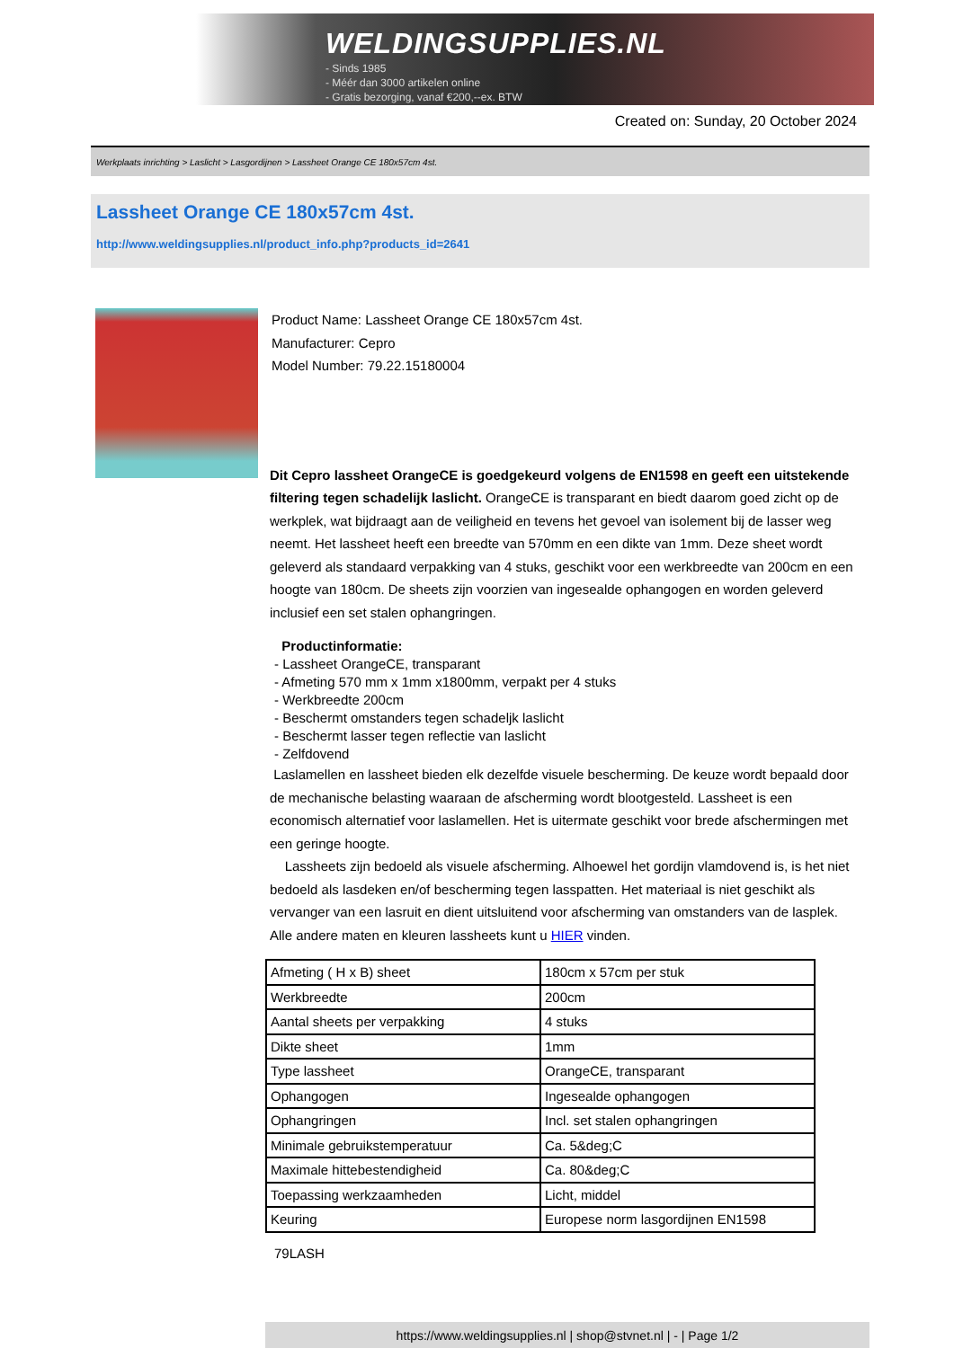WELDINGSUPPLIES.NL
- Sinds 1985
- Méér dan 3000 artikelen online
- Gratis bezorging, vanaf €200,--ex. BTW
Created on: Sunday, 20 October 2024
Werkplaats inrichting > Laslicht > Lasgordijnen > Lassheet Orange CE 180x57cm 4st.
Lassheet Orange CE 180x57cm 4st.
http://www.weldingsupplies.nl/product_info.php?products_id=2641
Product Name: Lassheet Orange CE 180x57cm 4st.
Manufacturer: Cepro
Model Number: 79.22.15180004
Dit Cepro lassheet OrangeCE is goedgekeurd volgens de EN1598 en geeft een uitstekende filtering tegen schadelijk laslicht. OrangeCE is transparant en biedt daarom goed zicht op de werkplek, wat bijdraagt aan de veiligheid en tevens het gevoel van isolement bij de lasser weg neemt. Het lassheet heeft een breedte van 570mm en een dikte van 1mm. Deze sheet wordt geleverd als standaard verpakking van 4 stuks, geschikt voor een werkbreedte van 200cm en een hoogte van 180cm. De sheets zijn voorzien van ingesealde ophangogen en worden geleverd inclusief een set stalen ophangringen.
Productinformatie:
- Lassheet OrangeCE, transparant
- Afmeting 570 mm x 1mm x1800mm, verpakt per 4 stuks
- Werkbreedte 200cm
- Beschermt omstanders tegen schadeljk laslicht
- Beschermt lasser tegen reflectie van laslicht
- Zelfdovend
Laslamellen en lassheet bieden elk dezelfde visuele bescherming. De keuze wordt bepaald door de mechanische belasting waaraan de afscherming wordt blootgesteld. Lassheet is een economisch alternatief voor laslamellen. Het is uitermate geschikt voor brede afschermingen met een geringe hoogte.
Lassheets zijn bedoeld als visuele afscherming. Alhoewel het gordijn vlamdovend is, is het niet bedoeld als lasdeken en/of bescherming tegen lasspatten. Het materiaal is niet geschikt als vervanger van een lasruit en dient uitsluitend voor afscherming van omstanders van de lasplek. Alle andere maten en kleuren lassheets kunt u HIER vinden.
| Afmeting ( H x B) sheet | 180cm x 57cm per stuk |
| Werkbreedte | 200cm |
| Aantal sheets per verpakking | 4 stuks |
| Dikte sheet | 1mm |
| Type lassheet | OrangeCE, transparant |
| Ophangogen | Ingesealde ophangogen |
| Ophangringen | Incl. set stalen ophangringen |
| Minimale gebruikstemperatuur | Ca. 5&deg;C |
| Maximale hittebestendigheid | Ca. 80&deg;C |
| Toepassing werkzaamheden | Licht, middel |
| Keuring | Europese norm lasgordijnen EN1598 |
79LASH
https://www.weldingsupplies.nl | shop@stvnet.nl | - | Page 1/2